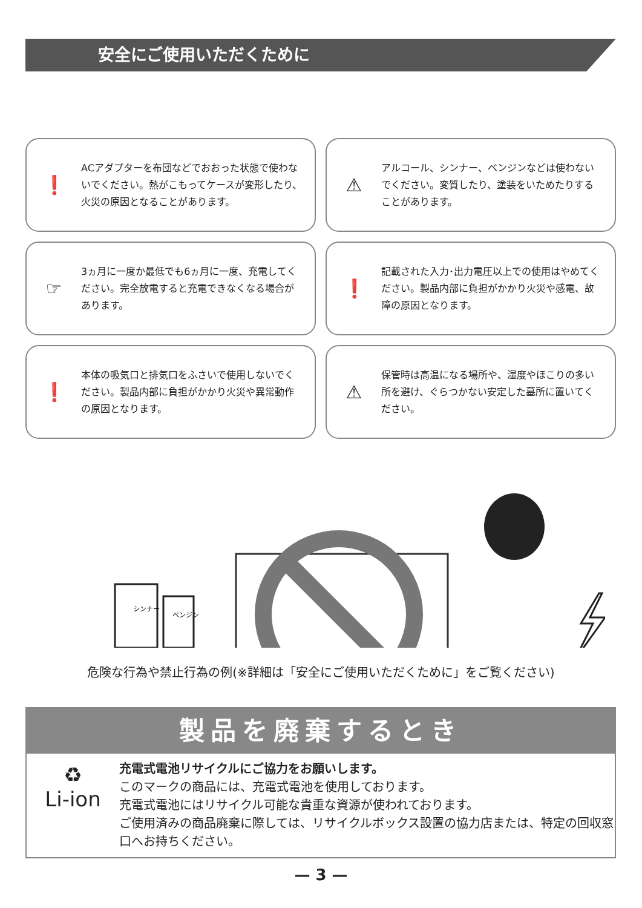安全にご使用いただくために
❗
ACアダプターを布団などでおおった状態で使わないでください。熱がこもってケースが変形したり、火災の原因となることがあります。
⚠
アルコール、シンナー、ベンジンなどは使わないでください。変質したり、塗装をいためたりすることがあります。
☞
3ヵ月に一度か最低でも6ヵ月に一度、充電してください。完全放電すると充電できなくなる場合があります。
❗
記載された入力･出力電圧以上での使用はやめてください。製品内部に負担がかかり火災や感電、故障の原因となります。
❗
本体の吸気口と排気口をふさいで使用しないでください。製品内部に負担がかかり火災や異常動作の原因となります。
⚠
保管時は高温になる場所や、湿度やほこりの多い所を避け、ぐらつかない安定した墓所に置いてください。
シンナー
ベンジン
危険な行為や禁止行為の例(※詳細は「安全にご使用いただくために」をご覧ください)
製品を廃棄するとき
♻
Li-ion
充電式電池リサイクルにご協力をお願いします。
このマークの商品には、充電式電池を使用しております。
充電式電池にはリサイクル可能な貴重な資源が使われております。
ご使用済みの商品廃棄に際しては、リサイクルボックス設置の協力店または、特定の回収窓口へお持ちください。
— 3 —